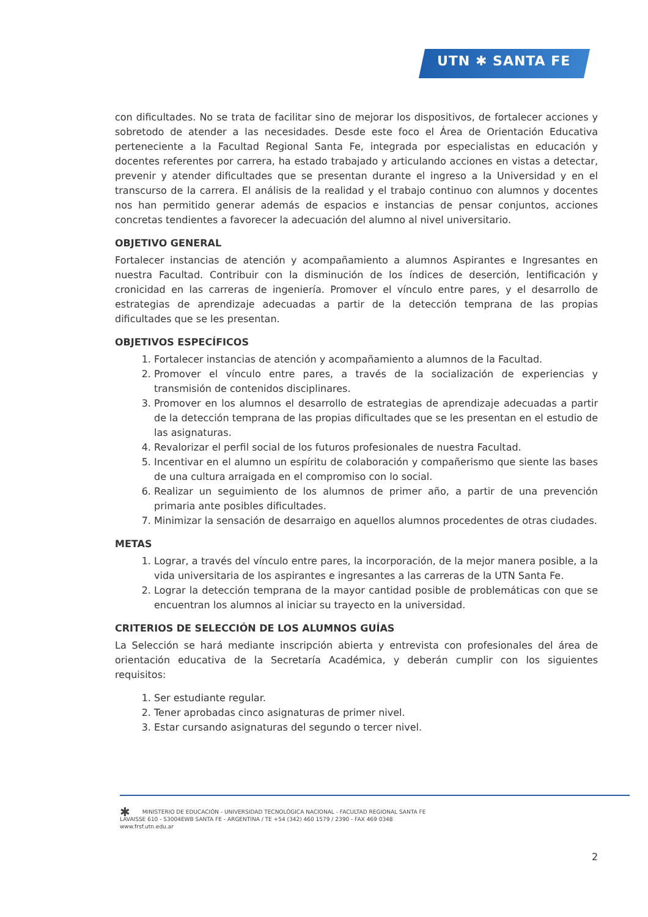UTN ✱ SANTA FE
con dificultades. No se trata de facilitar sino de mejorar los dispositivos, de fortalecer acciones y sobretodo de atender a las necesidades. Desde este foco el Área de Orientación Educativa perteneciente a la Facultad Regional Santa Fe, integrada por especialistas en educación y docentes referentes por carrera, ha estado trabajado y articulando acciones en vistas a detectar, prevenir y atender dificultades que se presentan durante el ingreso a la Universidad y en el transcurso de la carrera. El análisis de la realidad y el trabajo continuo con alumnos y docentes nos han permitido generar además de espacios e instancias de pensar conjuntos, acciones concretas tendientes a favorecer la adecuación del alumno al nivel universitario.
OBJETIVO GENERAL
Fortalecer instancias de atención y acompañamiento a alumnos Aspirantes e Ingresantes en nuestra Facultad. Contribuir con la disminución de los índices de deserción, lentificación y cronicidad en las carreras de ingeniería. Promover el vínculo entre pares, y el desarrollo de estrategias de aprendizaje adecuadas a partir de la detección temprana de las propias dificultades que se les presentan.
OBJETIVOS ESPECÍFICOS
1. Fortalecer instancias de atención y acompañamiento a alumnos de la Facultad.
2. Promover el vínculo entre pares, a través de la socialización de experiencias y transmisión de contenidos disciplinares.
3. Promover en los alumnos el desarrollo de estrategias de aprendizaje adecuadas a partir de la detección temprana de las propias dificultades que se les presentan en el estudio de las asignaturas.
4. Revalorizar el perfil social de los futuros profesionales de nuestra Facultad.
5. Incentivar en el alumno un espíritu de colaboración y compañerismo que siente las bases de una cultura arraigada en el compromiso con lo social.
6. Realizar un seguimiento de los alumnos de primer año, a partir de una prevención primaria ante posibles dificultades.
7. Minimizar la sensación de desarraigo en aquellos alumnos procedentes de otras ciudades.
METAS
1. Lograr, a través del vínculo entre pares, la incorporación, de la mejor manera posible, a la vida universitaria de los aspirantes e ingresantes a las carreras de la UTN Santa Fe.
2. Lograr la detección temprana de la mayor cantidad posible de problemáticas con que se encuentran los alumnos al iniciar su trayecto en la universidad.
CRITERIOS DE SELECCIÓN DE LOS ALUMNOS GUÍAS
La Selección se hará mediante inscripción abierta y entrevista con profesionales del área de orientación educativa de la Secretaría Académica, y deberán cumplir con los siguientes requisitos:
1. Ser estudiante regular.
2. Tener aprobadas cinco asignaturas de primer nivel.
3. Estar cursando asignaturas del segundo o tercer nivel.
✱ MINISTERIO DE EDUCACIÓN - UNIVERSIDAD TECNOLÓGICA NACIONAL - FACULTAD REGIONAL SANTA FE
LAVAISSE 610 - S3004EWB SANTA FE - ARGENTINA / TE +54 (342) 460 1579 / 2390 - FAX 469 0348
www.frsf.utn.edu.ar
2